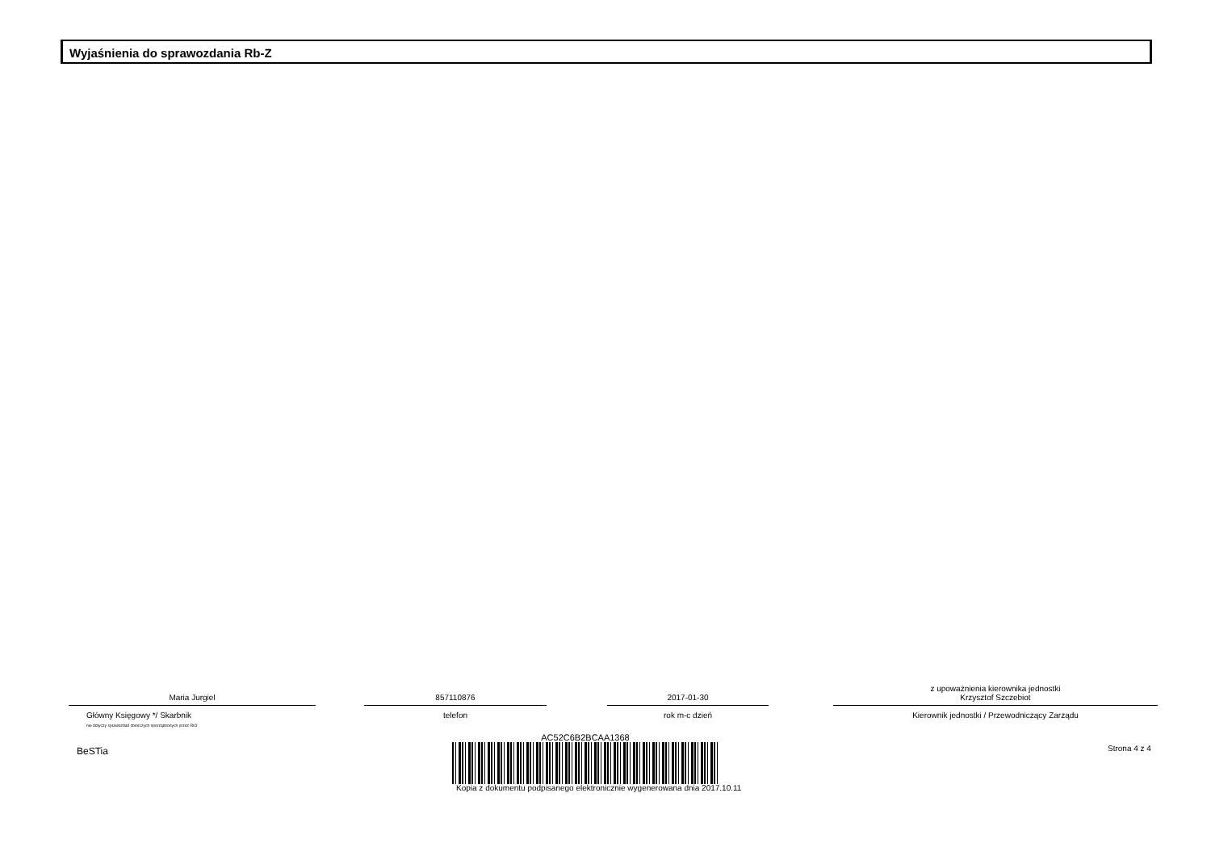Wyjaśnienia do sprawozdania Rb-Z
Maria Jurgiel
Główny Księgowy */ Skarbnik
nie dotyczy sprawozdań zbiorczych sporządzonych przez RIO
857110876
telefon
2017-01-30
rok m-c dzień
z upoważnienia kierownika jednostki
Krzysztof Szczebiot
Kierownik jednostki / Przewodniczący Zarządu
BeSTia
AC52C6B2BCAA1368
Kopia z dokumentu podpisanego elektronicznie wygenerowana dnia 2017.10.11
Strona 4 z 4